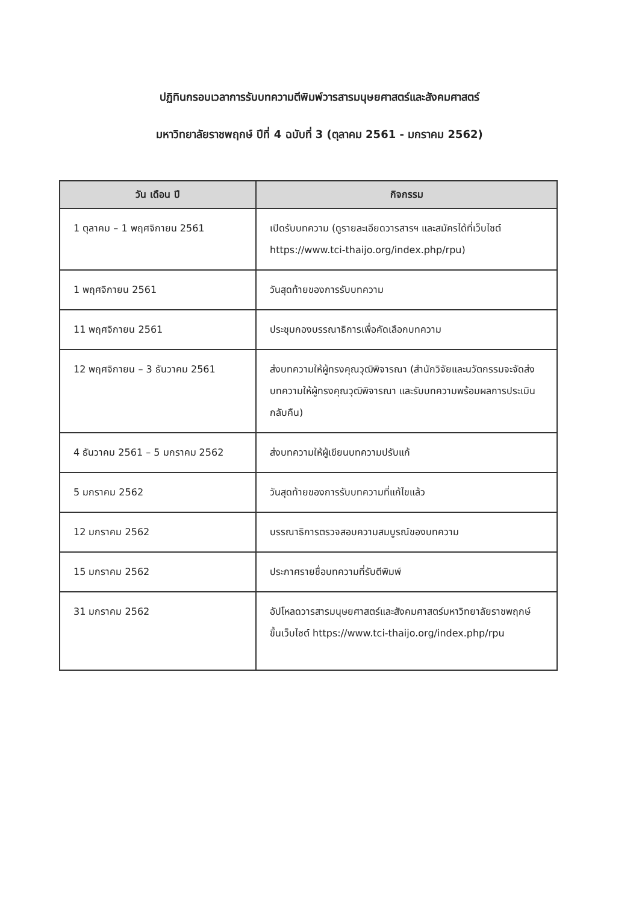ปฏิทินกรอบเวลาการรับบทความตีพิมพ์วารสารมนุษยศาสตร์และสังคมศาสตร์
มหาวิทยาลัยราชพฤกษ์ ปีที่ 4 ฉบับที่ 3 (ตุลาคม 2561 - มกราคม 2562)
| วัน เดือน ปี | กิจกรรม |
| --- | --- |
| 1 ตุลาคม – 1 พฤศจิกายน 2561 | เปิดรับบทความ (ดูรายละเอียดวารสารฯ และสมัครได้ที่เว็บไซต์ https://www.tci-thaijo.org/index.php/rpu) |
| 1 พฤศจิกายน 2561 | วันสุดท้ายของการรับบทความ |
| 11 พฤศจิกายน 2561 | ประชุมกองบรรณาธิการเพื่อคัดเลือกบทความ |
| 12 พฤศจิกายน – 3 ธันวาคม 2561 | ส่งบทความให้ผู้ทรงคุณวุฒิพิจารณา (สำนักวิจัยและนวัตกรรมจะจัดส่งบทความให้ผู้ทรงคุณวุฒิพิจารณา และรับบทความพร้อมผลการประเมินกลับคืน) |
| 4 ธันวาคม 2561 – 5 มกราคม 2562 | ส่งบทความให้ผู้เขียนบทความปรับแก้ |
| 5 มกราคม 2562 | วันสุดท้ายของการรับบทความที่แก้ไขแล้ว |
| 12 มกราคม 2562 | บรรณาธิการตรวจสอบความสมบูรณ์ของบทความ |
| 15 มกราคม 2562 | ประกาศรายชื่อบทความที่รับตีพิมพ์ |
| 31 มกราคม 2562 | อัปโหลดวารสารมนุษยศาสตร์และสังคมศาสตร์มหาวิทยาลัยราชพฤกษ์ ขึ้นเว็บไซต์ https://www.tci-thaijo.org/index.php/rpu |